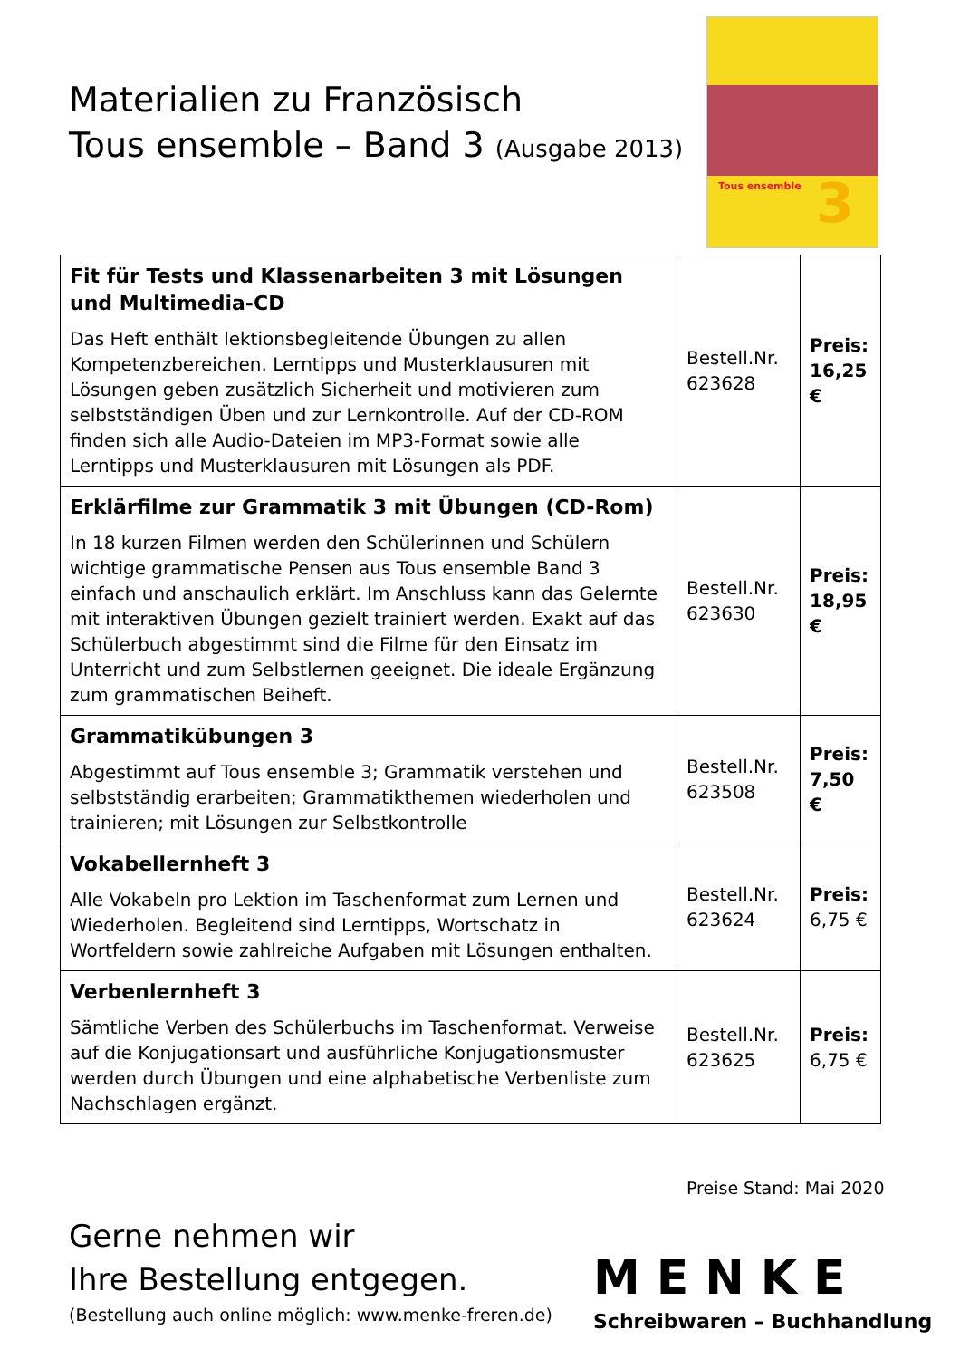Materialien zu Französisch
Tous ensemble – Band 3 (Ausgabe 2013)
Tous ensemble 3
| Fit für Tests und Klassenarbeiten 3 mit Lösungen und Multimedia-CD Das Heft enthält lektionsbegleitende Übungen zu allen Kompetenzbereichen. Lerntipps und Musterklausuren mit Lösungen geben zusätzlich Sicherheit und motivieren zum selbstständigen Üben und zur Lernkontrolle. Auf der CD-ROM finden sich alle Audio-Dateien im MP3-Format sowie alle Lerntipps und Musterklausuren mit Lösungen als PDF. | Bestell.Nr. 623628 | Preis: 16,25 € |
| Erklärfilme zur Grammatik 3 mit Übungen (CD-Rom) In 18 kurzen Filmen werden den Schülerinnen und Schülern wichtige grammatische Pensen aus Tous ensemble Band 3 einfach und anschaulich erklärt. Im Anschluss kann das Gelernte mit interaktiven Übungen gezielt trainiert werden. Exakt auf das Schülerbuch abgestimmt sind die Filme für den Einsatz im Unterricht und zum Selbstlernen geeignet. Die ideale Ergänzung zum grammatischen Beiheft. | Bestell.Nr. 623630 | Preis: 18,95 € |
| Grammatikübungen 3 Abgestimmt auf Tous ensemble 3; Grammatik verstehen und selbstständig erarbeiten; Grammatikthemen wiederholen und trainieren; mit Lösungen zur Selbstkontrolle | Bestell.Nr. 623508 | Preis: 7,50 € |
| Vokabellernheft 3 Alle Vokabeln pro Lektion im Taschenformat zum Lernen und Wiederholen. Begleitend sind Lerntipps, Wortschatz in Wortfeldern sowie zahlreiche Aufgaben mit Lösungen enthalten. | Bestell.Nr. 623624 | Preis: 6,75 € |
| Verbenlernheft 3 Sämtliche Verben des Schülerbuchs im Taschenformat. Verweise auf die Konjugationsart und ausführliche Konjugationsmuster werden durch Übungen und eine alphabetische Verbenliste zum Nachschlagen ergänzt. | Bestell.Nr. 623625 | Preis: 6,75 € |
Preise Stand: Mai 2020
Gerne nehmen wir
Ihre Bestellung entgegen.
(Bestellung auch online möglich: www.menke-freren.de)
MENKE
Schreibwaren – Buchhandlung